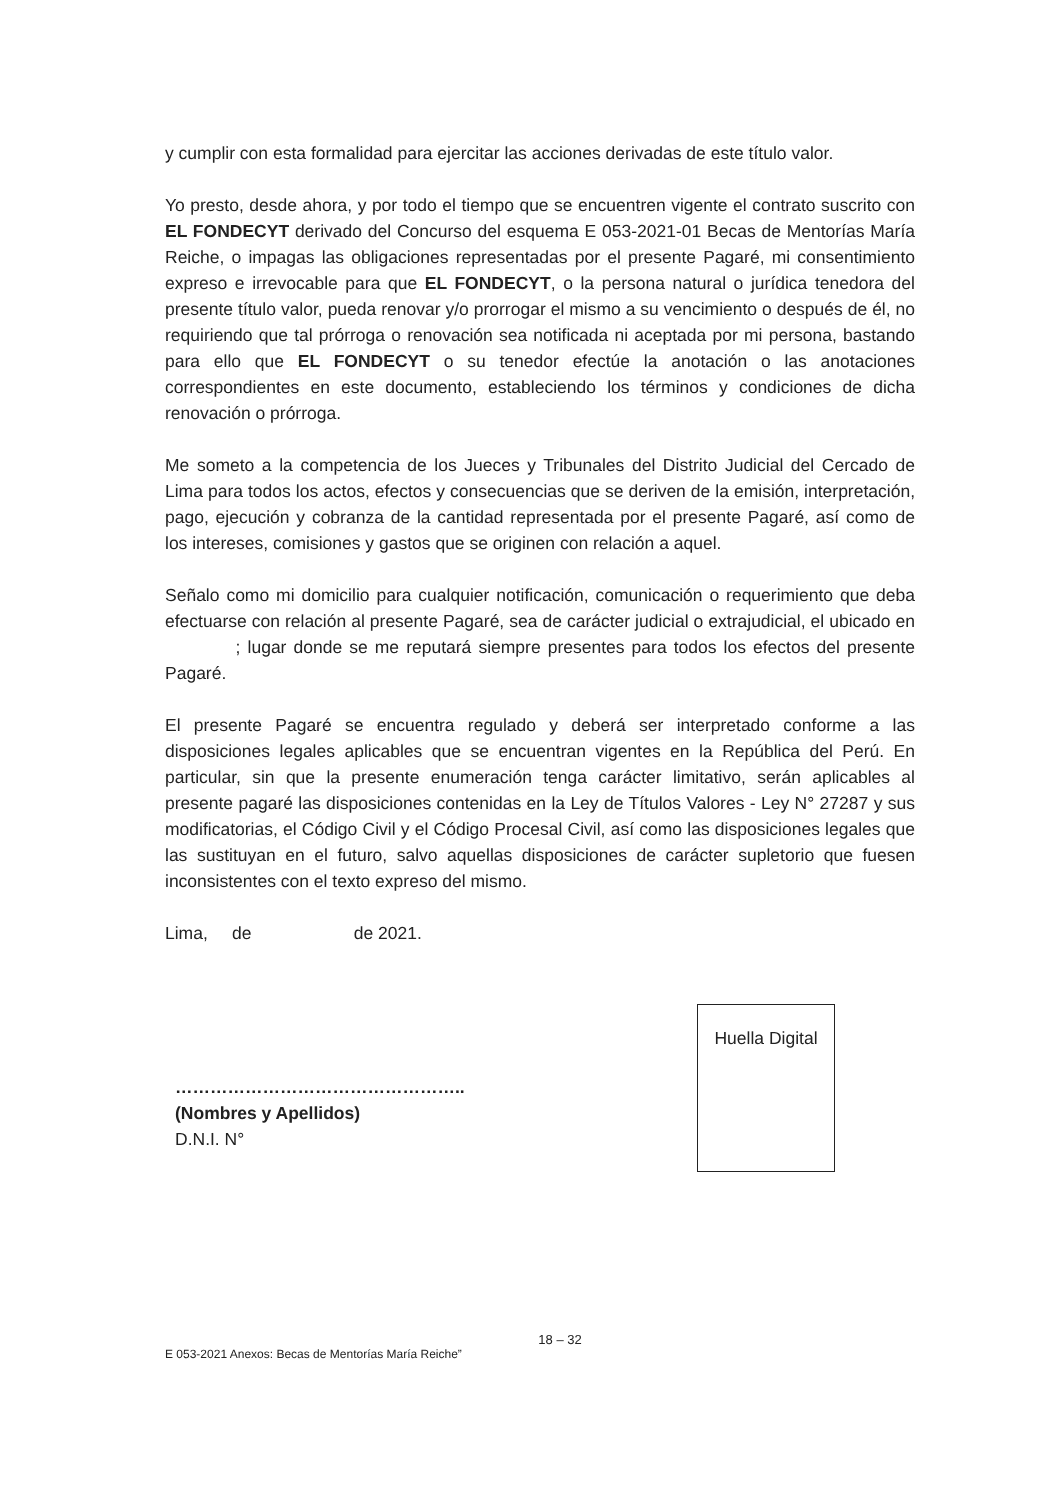y cumplir con esta formalidad para ejercitar las acciones derivadas de este título valor.
Yo presto, desde ahora, y por todo el tiempo que se encuentren vigente el contrato suscrito con EL FONDECYT derivado del Concurso del esquema E 053-2021-01 Becas de Mentorías María Reiche, o impagas las obligaciones representadas por el presente Pagaré, mi consentimiento expreso e irrevocable para que EL FONDECYT, o la persona natural o jurídica tenedora del presente título valor, pueda renovar y/o prorrogar el mismo a su vencimiento o después de él, no requiriendo que tal prórroga o renovación sea notificada ni aceptada por mi persona, bastando para ello que EL FONDECYT o su tenedor efectúe la anotación o las anotaciones correspondientes en este documento, estableciendo los términos y condiciones de dicha renovación o prórroga.
Me someto a la competencia de los Jueces y Tribunales del Distrito Judicial del Cercado de Lima para todos los actos, efectos y consecuencias que se deriven de la emisión, interpretación, pago, ejecución y cobranza de la cantidad representada por el presente Pagaré, así como de los intereses, comisiones y gastos que se originen con relación a aquel.
Señalo como mi domicilio para cualquier notificación, comunicación o requerimiento que deba efectuarse con relación al presente Pagaré, sea de carácter judicial o extrajudicial, el ubicado en ; lugar donde se me reputará siempre presentes para todos los efectos del presente Pagaré.
El presente Pagaré se encuentra regulado y deberá ser interpretado conforme a las disposiciones legales aplicables que se encuentran vigentes en la República del Perú. En particular, sin que la presente enumeración tenga carácter limitativo, serán aplicables al presente pagaré las disposiciones contenidas en la Ley de Títulos Valores - Ley N° 27287 y sus modificatorias, el Código Civil y el Código Procesal Civil, así como las disposiciones legales que las sustituyan en el futuro, salvo aquellas disposiciones de carácter supletorio que fuesen inconsistentes con el texto expreso del mismo.
Lima, de de 2021.
…………………………………………..
(Nombres y Apellidos)
D.N.I. N°
Huella Digital
18 – 32
E 053-2021 Anexos: Becas de Mentorías María Reiche”